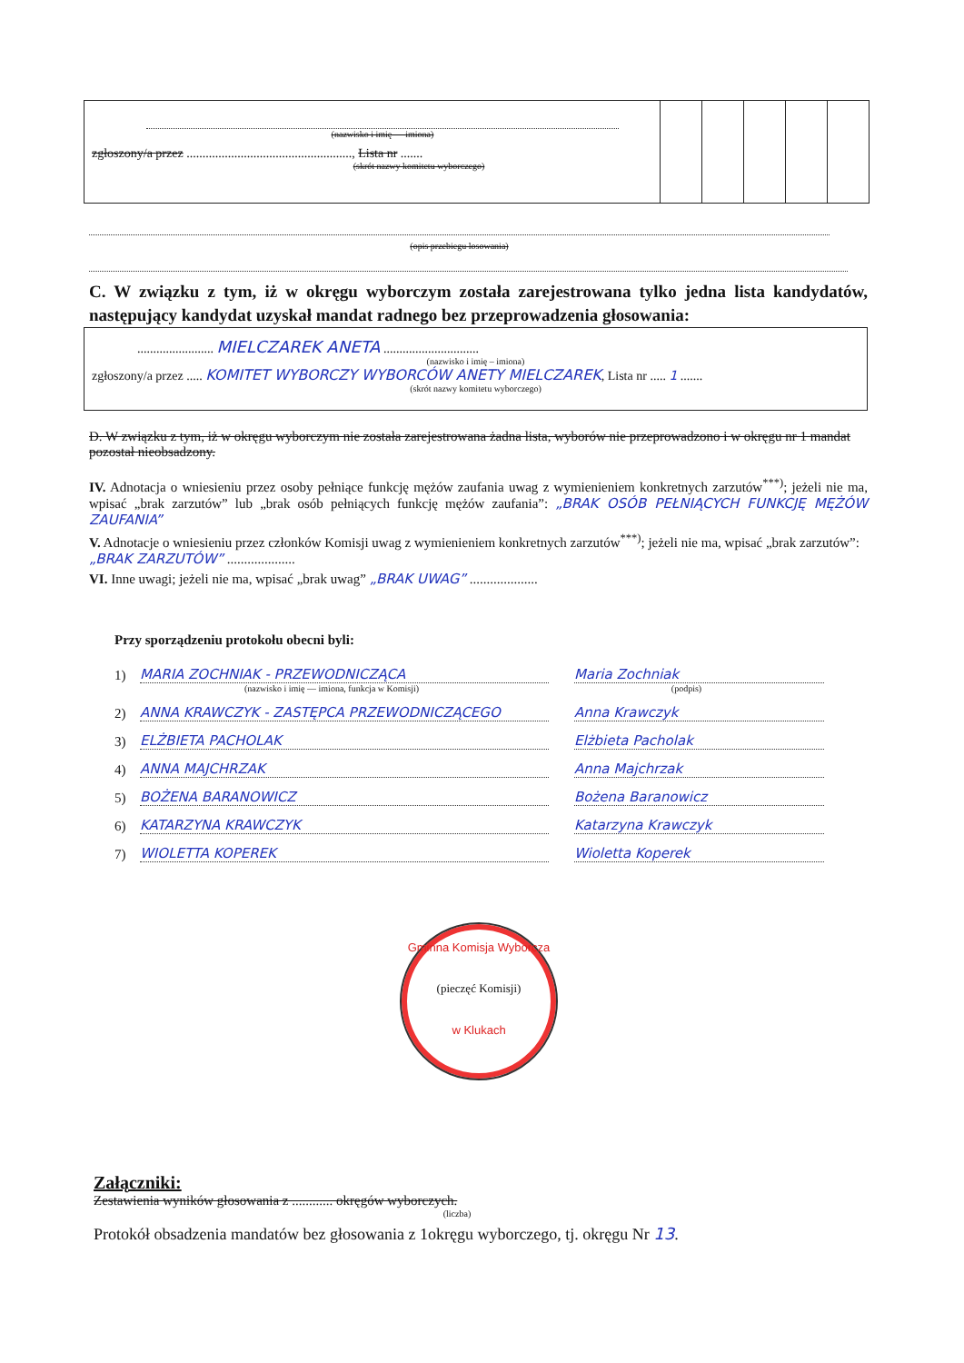(nazwisko i imię — imiona)
zgłoszony/a przez ...................................................., Lista nr .......
(skrót nazwy komitetu wyborczego)
(opis przebiegu losowania)
C. W związku z tym, iż w okręgu wyborczym została zarejestrowana tylko jedna lista kandydatów, następujący kandydat uzyskał mandat radnego bez przeprowadzenia głosowania:
........................ MIELCZAREK ANETA ..............................
(nazwisko i imię – imiona)
zgłoszony/a przez ..... KOMITET WYBORCZY WYBORCÓW ANETY MIELCZAREK, Lista nr ..... 1 .......
(skrót nazwy komitetu wyborczego)
D. W związku z tym, iż w okręgu wyborczym nie została zarejestrowana żadna lista, wyborów nie przeprowadzono i w okręgu nr 1 mandat pozostał nieobsadzony.
IV. Adnotacja o wniesieniu przez osoby pełniące funkcję mężów zaufania uwag z wymienieniem konkretnych zarzutów<sup>***)</sup>; jeżeli nie ma, wpisać „brak zarzutów” lub „brak osób pełniących funkcję mężów zaufania”: „BRAK OSÓB PEŁNIĄCYCH FUNKCJĘ MĘŻÓW ZAUFANIA”
V. Adnotacje o wniesieniu przez członków Komisji uwag z wymienieniem konkretnych zarzutów<sup>***)</sup>; jeżeli nie ma, wpisać „brak zarzutów”: „BRAK ZARZUTÓW” ....................
VI. Inne uwagi; jeżeli nie ma, wpisać „brak uwag” „BRAK UWAG” ....................
Przy sporządzeniu protokołu obecni byli:
1) MARIA ZOCHNIAK - PRZEWODNICZĄCA Maria Zochniak
(nazwisko i imię — imiona, funkcja w Komisji) (podpis)
2) ANNA KRAWCZYK - ZASTĘPCA PRZEWODNICZĄCEGO Anna Krawczyk
3) ELŻBIETA PACHOLAK Elżbieta Pacholak
4) ANNA MAJCHRZAK Anna Majchrzak
5) BOŻENA BARANOWICZ Bożena Baranowicz
6) KATARZYNA KRAWCZYK Katarzyna Krawczyk
7) WIOLETTA KOPEREK Wioletta Koperek
Gminna Komisja Wyborcza
(pieczęć Komisji)
w Klukach
Załączniki:
Zestawienia wyników głosowania z ............ okręgów wyborczych.
(liczba)
Protokół obsadzenia mandatów bez głosowania z 1okręgu wyborczego, tj. okręgu Nr 13.